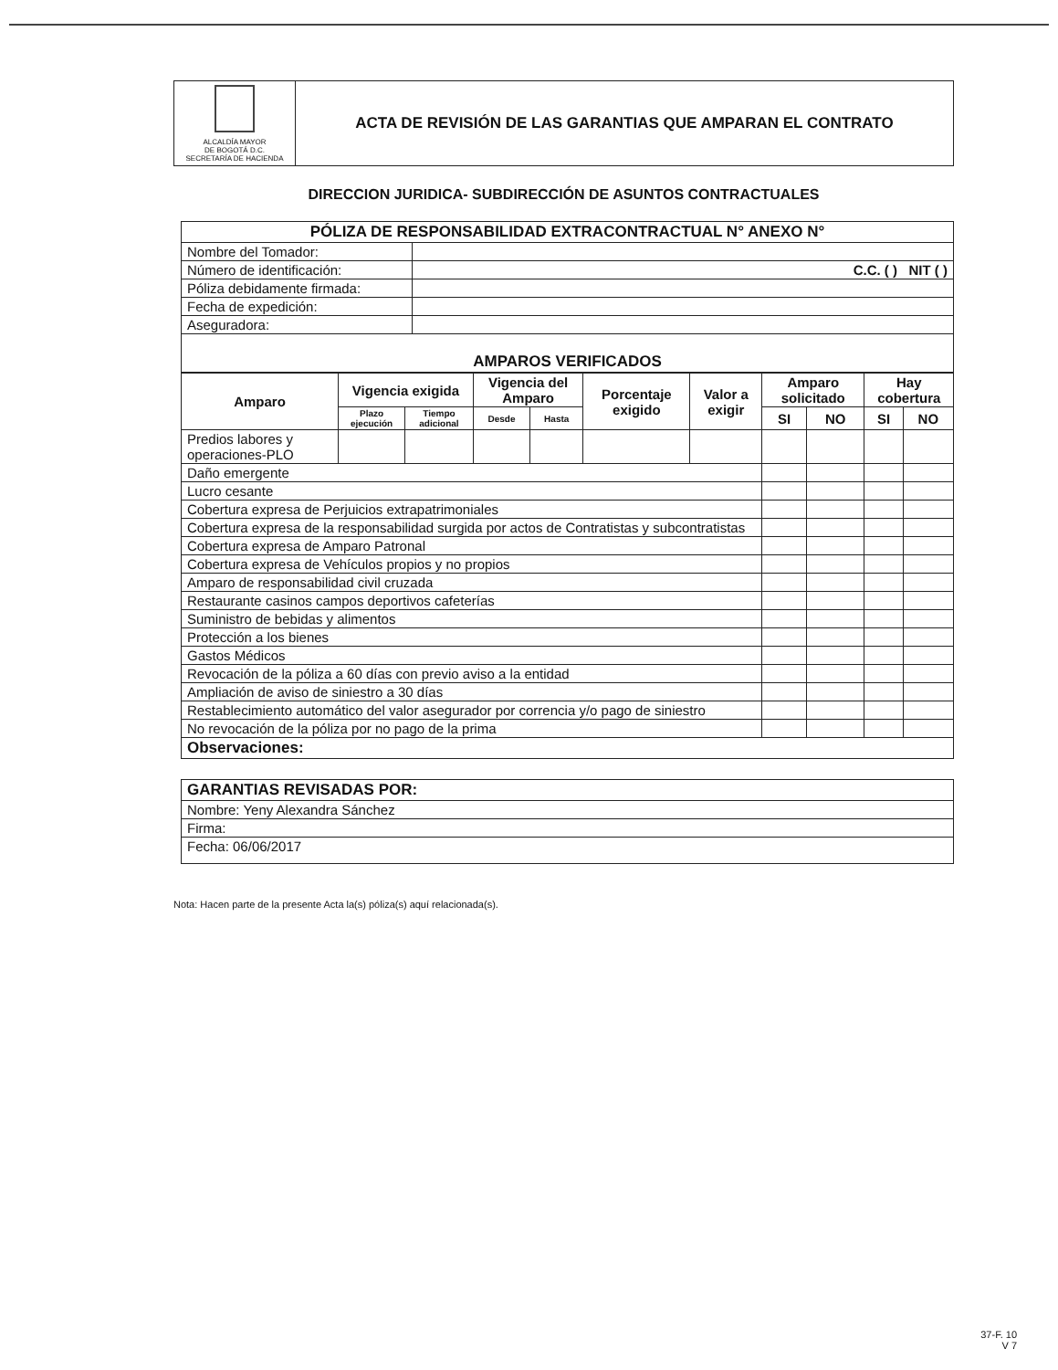| ALCALDÍA MAYOR DE BOGOTÁ D.C. SECRETARÍA DE HACIENDA | ACTA DE REVISIÓN DE LAS GARANTIAS QUE AMPARAN EL CONTRATO |
DIRECCION JURIDICA- SUBDIRECCIÓN DE ASUNTOS CONTRACTUALES
| PÓLIZA DE RESPONSABILIDAD EXTRACONTRACTUAL N° ANEXO N° | |
| Nombre del Tomador: | |
| Número de identificación: | C.C. ( ) NIT ( ) |
| Póliza debidamente firmada: | |
| Fecha de expedición: | |
| Aseguradora: | |
| AMPAROS VERIFICADOS | |
| Amparo | Vigencia exigida | | Vigencia del Amparo | | Porcentaje exigido | Valor a exigir | Amparo solicitado | | Hay cobertura | |
| --- | --- | --- | --- | --- | --- | --- | --- | --- | --- | --- |
| | Plazo ejecución | Tiempo adicional | Desde | Hasta | | | SI | NO | SI | NO |
| Predios labores y operaciones-PLO | | | | | | | | | | |
| Daño emergente | | | | | | | | | | |
| Lucro cesante | | | | | | | | | | |
| Cobertura expresa de Perjuicios extrapatrimoniales | | | | | | | | | | |
| Cobertura expresa de la responsabilidad surgida por actos de Contratistas y subcontratistas | | | | | | | | | | |
| Cobertura expresa de Amparo Patronal | | | | | | | | | | |
| Cobertura expresa de Vehículos propios y no propios | | | | | | | | | | |
| Amparo de responsabilidad civil cruzada | | | | | | | | | | |
| Restaurante casinos campos deportivos cafeterías | | | | | | | | | | |
| Suministro de bebidas y alimentos | | | | | | | | | | |
| Protección a los bienes | | | | | | | | | | |
| Gastos Médicos | | | | | | | | | | |
| Revocación de la póliza a 60 días con previo aviso a la entidad | | | | | | | | | | |
| Ampliación de aviso de siniestro a 30 días | | | | | | | | | | |
| Restablecimiento automático del valor asegurador por correncia y/o pago de siniestro | | | | | | | | | | |
| No revocación de la póliza por no pago de la prima | | | | | | | | | | |
| Observaciones: | | | | | | | | | | |
| GARANTIAS REVISADAS POR: |
| Nombre: Yeny Alexandra Sánchez |
| Firma: |
| Fecha: 06/06/2017 |
Nota: Hacen parte de la presente Acta la(s) póliza(s) aquí relacionada(s).
37-F. 10
V 7